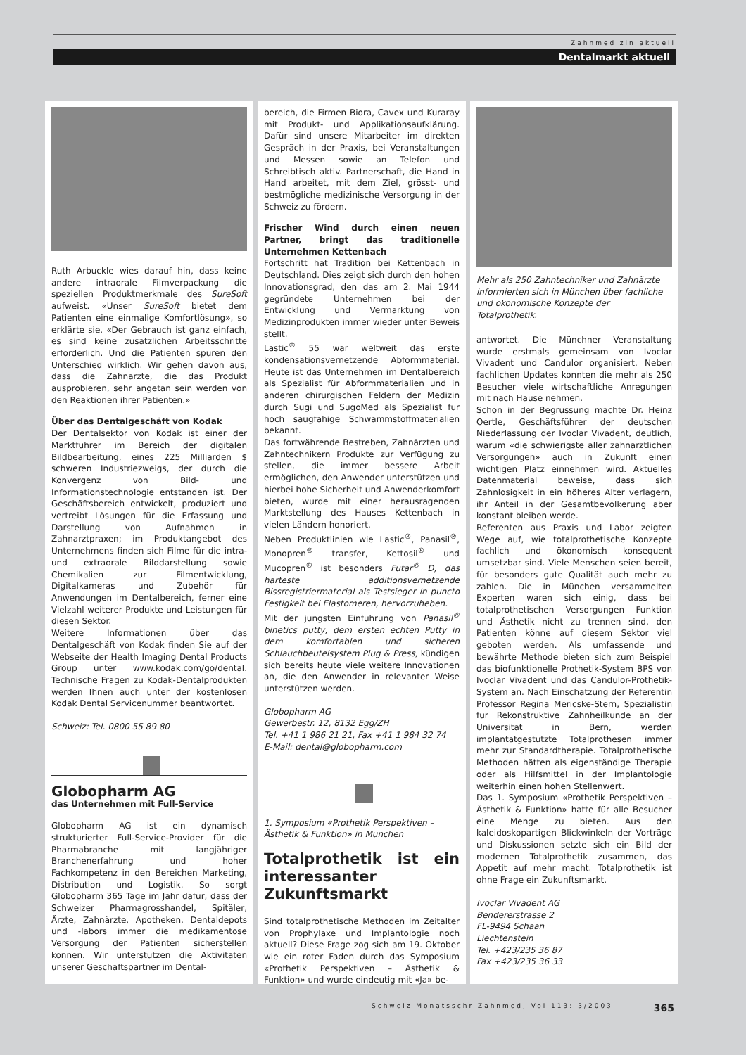Zahnmedizin aktuell
Dentalmarkt aktuell
Ruth Arbuckle wies darauf hin, dass keine andere intraorale Filmverpackung die speziellen Produktmerkmale des SureSoft aufweist. «Unser SureSoft bietet dem Patienten eine einmalige Komfortlösung», so erklärte sie. «Der Gebrauch ist ganz einfach, es sind keine zusätzlichen Arbeitsschritte erforderlich. Und die Patienten spüren den Unterschied wirklich. Wir gehen davon aus, dass die Zahnärzte, die das Produkt ausprobieren, sehr angetan sein werden von den Reaktionen ihrer Patienten.»
Über das Dentalgeschäft von Kodak
Der Dentalsektor von Kodak ist einer der Marktführer im Bereich der digitalen Bildbearbeitung, eines 225 Milliarden $ schweren Industriezweigs, der durch die Konvergenz von Bild- und Informationstechnologie entstanden ist. Der Geschäftsbereich entwickelt, produziert und vertreibt Lösungen für die Erfassung und Darstellung von Aufnahmen in Zahnarztpraxen; im Produktangebot des Unternehmens finden sich Filme für die intra- und extraorale Bilddarstellung sowie Chemikalien zur Filmentwicklung, Digitalkameras und Zubehör für Anwendungen im Dentalbereich, ferner eine Vielzahl weiterer Produkte und Leistungen für diesen Sektor.
Weitere Informationen über das Dentalgeschäft von Kodak finden Sie auf der Webseite der Health Imaging Dental Products Group unter www.kodak.com/go/dental. Technische Fragen zu Kodak-Dentalprodukten werden Ihnen auch unter der kostenlosen Kodak Dental Servicenummer beantwortet.
Schweiz: Tel. 0800 55 89 80
Globopharm AG
das Unternehmen mit Full-Service
Globopharm AG ist ein dynamisch strukturierter Full-Service-Provider für die Pharmabranche mit langjähriger Branchenerfahrung und hoher Fachkompetenz in den Bereichen Marketing, Distribution und Logistik. So sorgt Globopharm 365 Tage im Jahr dafür, dass der Schweizer Pharmagrosshandel, Spitäler, Ärzte, Zahnärzte, Apotheken, Dentaldepots und -labors immer die medikamentöse Versorgung der Patienten sicherstellen können. Wir unterstützen die Aktivitäten unserer Geschäftspartner im Dental-
bereich, die Firmen Biora, Cavex und Kuraray mit Produkt- und Applikationsaufklärung. Dafür sind unsere Mitarbeiter im direkten Gespräch in der Praxis, bei Veranstaltungen und Messen sowie an Telefon und Schreibtisch aktiv. Partnerschaft, die Hand in Hand arbeitet, mit dem Ziel, grösst- und bestmögliche medizinische Versorgung in der Schweiz zu fördern.
Frischer Wind durch einen neuen Partner, bringt das traditionelle Unternehmen Kettenbach
Fortschritt hat Tradition bei Kettenbach in Deutschland. Dies zeigt sich durch den hohen Innovationsgrad, den das am 2. Mai 1944 gegründete Unternehmen bei der Entwicklung und Vermarktung von Medizinprodukten immer wieder unter Beweis stellt.
Lastic<sup>®</sup> 55 war weltweit das erste kondensationsvernetzende Abformmaterial. Heute ist das Unternehmen im Dentalbereich als Spezialist für Abformmaterialien und in anderen chirurgischen Feldern der Medizin durch Sugi und SugoMed als Spezialist für hoch saugfähige Schwammstoffmaterialien bekannt.
Das fortwährende Bestreben, Zahnärzten und Zahntechnikern Produkte zur Verfügung zu stellen, die immer bessere Arbeit ermöglichen, den Anwender unterstützen und hierbei hohe Sicherheit und Anwenderkomfort bieten, wurde mit einer herausragenden Marktstellung des Hauses Kettenbach in vielen Ländern honoriert.
Neben Produktlinien wie Lastic<sup>®</sup>, Panasil<sup>®</sup>, Monopren<sup>®</sup> transfer, Kettosil<sup>®</sup> und Mucopren<sup>®</sup> ist besonders Futar<sup>®</sup> D, das härteste additionsvernetzende Bissregistriermaterial als Testsieger in puncto Festigkeit bei Elastomeren, hervorzuheben.
Mit der jüngsten Einführung von Panasil<sup>®</sup> binetics putty, dem ersten echten Putty in dem komfortablen und sicheren Schlauchbeutelsystem Plug & Press, kündigen sich bereits heute viele weitere Innovationen an, die den Anwender in relevanter Weise unterstützen werden.
Globopharm AG
Gewerbestr. 12, 8132 Egg/ZH
Tel. +41 1 986 21 21, Fax +41 1 984 32 74
E-Mail: dental@globopharm.com
1. Symposium «Prothetik Perspektiven – Ästhetik & Funktion» in München
Totalprothetik ist ein interessanter Zukunftsmarkt
Sind totalprothetische Methoden im Zeitalter von Prophylaxe und Implantologie noch aktuell? Diese Frage zog sich am 19. Oktober wie ein roter Faden durch das Symposium «Prothetik Perspektiven – Ästhetik & Funktion» und wurde eindeutig mit «Ja» be-
Mehr als 250 Zahntechniker und Zahnärzte informierten sich in München über fachliche und ökonomische Konzepte der Totalprothetik.
antwortet. Die Münchner Veranstaltung wurde erstmals gemeinsam von Ivoclar Vivadent und Candulor organisiert. Neben fachlichen Updates konnten die mehr als 250 Besucher viele wirtschaftliche Anregungen mit nach Hause nehmen.
Schon in der Begrüssung machte Dr. Heinz Oertle, Geschäftsführer der deutschen Niederlassung der Ivoclar Vivadent, deutlich, warum «die schwierigste aller zahnärztlichen Versorgungen» auch in Zukunft einen wichtigen Platz einnehmen wird. Aktuelles Datenmaterial beweise, dass sich Zahnlosigkeit in ein höheres Alter verlagern, ihr Anteil in der Gesamtbevölkerung aber konstant bleiben werde.
Referenten aus Praxis und Labor zeigten Wege auf, wie totalprothetische Konzepte fachlich und ökonomisch konsequent umsetzbar sind. Viele Menschen seien bereit, für besonders gute Qualität auch mehr zu zahlen. Die in München versammelten Experten waren sich einig, dass bei totalprothetischen Versorgungen Funktion und Ästhetik nicht zu trennen sind, den Patienten könne auf diesem Sektor viel geboten werden. Als umfassende und bewährte Methode bieten sich zum Beispiel das biofunktionelle Prothetik-System BPS von Ivoclar Vivadent und das Candulor-Prothetik-System an. Nach Einschätzung der Referentin Professor Regina Mericske-Stern, Spezialistin für Rekonstruktive Zahnheilkunde an der Universität in Bern, werden implantatgestützte Totalprothesen immer mehr zur Standardtherapie. Totalprothetische Methoden hätten als eigenständige Therapie oder als Hilfsmittel in der Implantologie weiterhin einen hohen Stellenwert.
Das 1. Symposium «Prothetik Perspektiven – Ästhetik & Funktion» hatte für alle Besucher eine Menge zu bieten. Aus den kaleidoskopartigen Blickwinkeln der Vorträge und Diskussionen setzte sich ein Bild der modernen Totalprothetik zusammen, das Appetit auf mehr macht. Totalprothetik ist ohne Frage ein Zukunftsmarkt.
Ivoclar Vivadent AG
Bendererstrasse 2
FL-9494 Schaan
Liechtenstein
Tel. +423/235 36 87
Fax +423/235 36 33
Schweiz Monatsschr Zahnmed, Vol 113: 3/2003 365